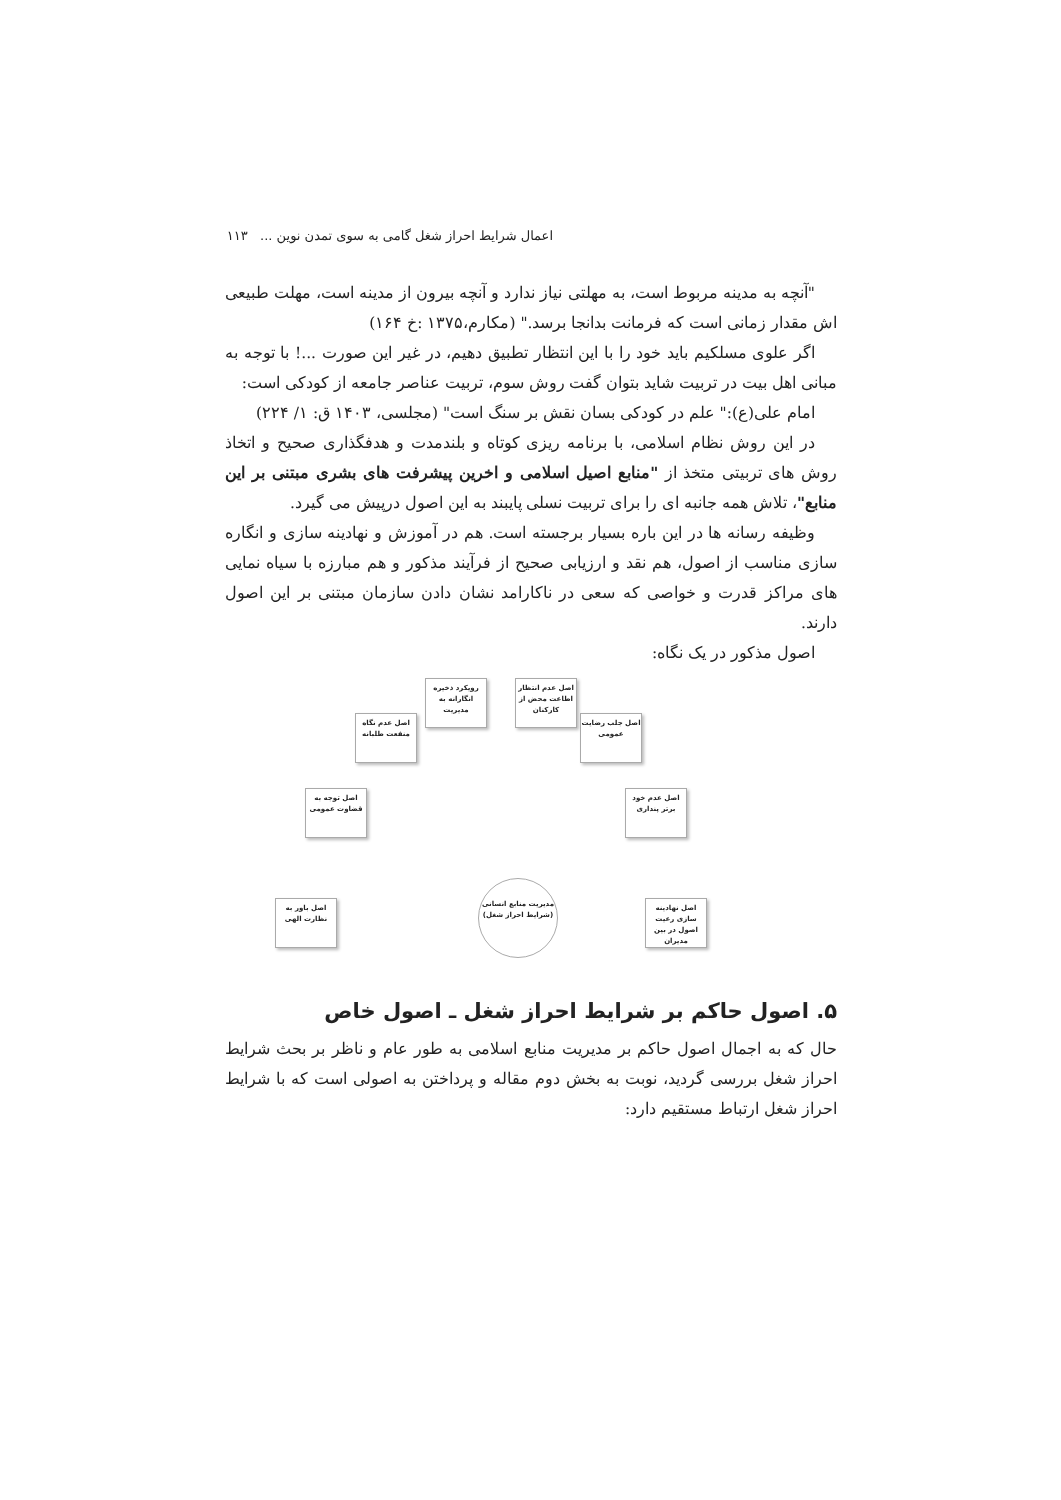اعمال شرایط احراز شغل گامی به سوی تمدن نوین ... ۱۱۳
"آنچه به مدینه مربوط است، به مهلتی نیاز ندارد و آنچه بیرون از مدینه است، مهلت طبیعی اش مقدار زمانی است که فرمانت بدانجا برسد." (مکارم،۱۳۷۵ :خ ۱۶۴)
اگر علوی مسلکیم باید خود را با این انتظار تطبیق دهیم، در غیر این صورت ...! با توجه به مبانی اهل بیت در تربیت شاید بتوان گفت روش سوم، تربیت عناصر جامعه از کودکی است:
امام علی(ع):" علم در کودکی بسان نقش بر سنگ است" (مجلسی، ۱۴۰۳ ق: ۱/ ۲۲۴)
در این روش نظام اسلامی، با برنامه ریزی کوتاه و بلندمدت و هدفگذاری صحیح و اتخاذ روش های تربیتی متخذ از "منابع اصیل اسلامی و اخرین پیشرفت های بشری مبتنی بر این منابع"، تلاش همه جانبه ای را برای تربیت نسلی پایبند به این اصول درپیش می گیرد.
وظیفه رسانه ها در این باره بسیار برجسته است. هم در آموزش و نهادینه سازی و انگاره سازی مناسب از اصول، هم نقد و ارزیابی صحیح از فرآیند مذکور و هم مبارزه با سیاه نمایی های مراکز قدرت و خواصی که سعی در ناکارامد نشان دادن سازمان مبتنی بر این اصول دارند.
اصول مذکور در یک نگاه:
رویکرد ذخیره انگارانه به مدیریت
اصل عدم انتظار اطاعت محض از کارکنان
اصل عدم نگاه منفعت طلبانه
اصل جلب رضایت عمومی
اصل توجه به قضاوت عمومی
اصل عدم خود برتر پنداری
اصل باور به نظارت الهی
اصل نهادینه سازی رعیت اصول در بین مدیران
مدیریت منابع انسانی
(شرایط احراز شغل)
۵. اصول حاکم بر شرایط احراز شغل ـ اصول خاص
حال که به اجمال اصول حاکم بر مدیریت منابع اسلامی به طور عام و ناظر بر بحث شرایط احراز شغل بررسی گردید، نوبت به بخش دوم مقاله و پرداختن به اصولی است که با شرایط احراز شغل ارتباط مستقیم دارد: